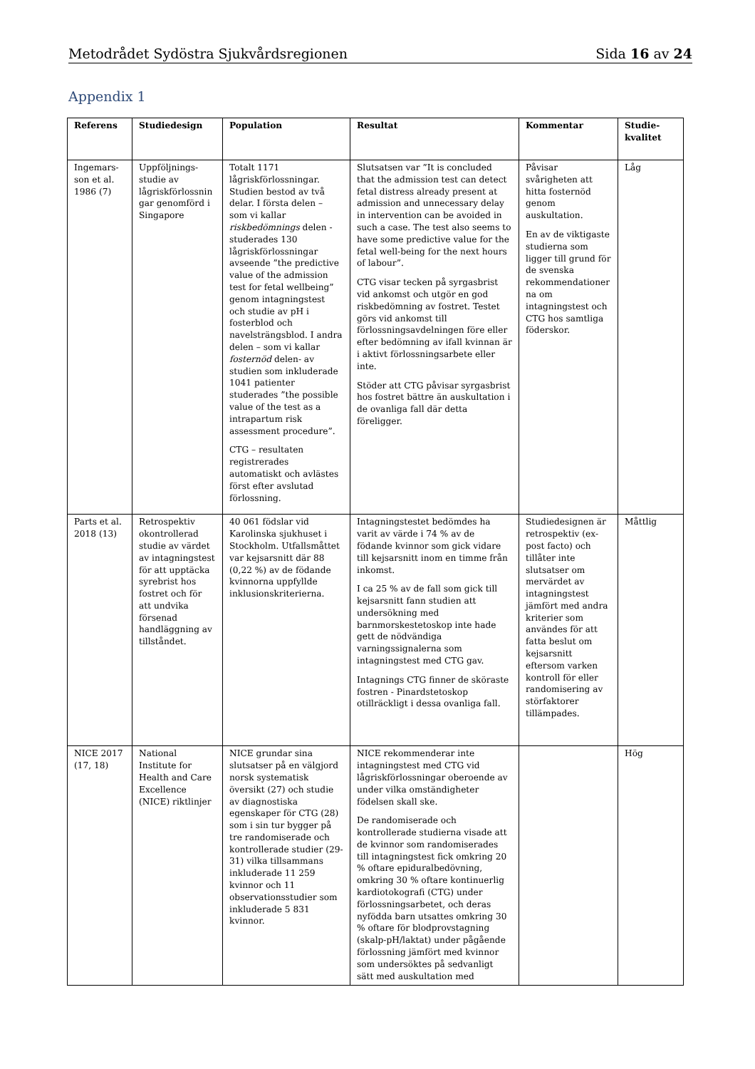Metodrådet Sydöstra Sjukvårdsregionen Sida 16 av 24
Appendix 1
| Referens | Studiedesign | Population | Resultat | Kommentar | Studie- kvalitet |
| --- | --- | --- | --- | --- | --- |
| Ingemars-son et al. 1986 (7) | Uppföljnings-studie av lågriskförlossnin gar genomförd i Singapore | Totalt 1171 lågriskförlossningar. Studien bestod av två delar. I första delen – som vi kallar riskbedömnings delen - studerades 130 lågriskförlossningar avseende ”the predictive value of the admission test for fetal wellbeing” genom intagningstest och studie av pH i fosterblod och navelsträngsblod. I andra delen – som vi kallar fosternöd delen- av studien som inkluderade 1041 patienter studerades ”the possible value of the test as a intrapartum risk assessment procedure”. CTG – resultaten registrerades automatiskt och avlästes först efter avslutad förlossning. | Slutsatsen var ”It is concluded that the admission test can detect fetal distress already present at admission and unnecessary delay in intervention can be avoided in such a case. The test also seems to have some predictive value for the fetal well-being for the next hours of labour”. CTG visar tecken på syrgasbrist vid ankomst och utgör en god riskbedömning av fostret. Testet görs vid ankomst till förlossningsavdelningen före eller efter bedömning av ifall kvinnan är i aktivt förlossningsarbete eller inte. Stöder att CTG påvisar syrgasbrist hos fostret bättre än auskultation i de ovanliga fall där detta föreligger. | Påvisar svårigheten att hitta fosternöd genom auskultation. En av de viktigaste studierna som ligger till grund för de svenska rekommendationer na om intagningstest och CTG hos samtliga föderskor. | Låg |
| Parts et al. 2018 (13) | Retrospektiv okontrollerad studie av värdet av intagningstest för att upptäcka syrebrist hos fostret och för att undvika försenad handläggning av tillståndet. | 40 061 födslar vid Karolinska sjukhuset i Stockholm. Utfallsmåttet var kejsarsnitt där 88 (0,22 %) av de födande kvinnorna uppfyllde inklusionskriterierna. | Intagningstestet bedömdes ha varit av värde i 74 % av de födande kvinnor som gick vidare till kejsarsnitt inom en timme från inkomst. I ca 25 % av de fall som gick till kejsarsnitt fann studien att undersökning med barnmorskestetoskop inte hade gett de nödvändiga varningssignalerna som intagningstest med CTG gav. Intagnings CTG finner de sköraste fostren - Pinardstetoskop otillräckligt i dessa ovanliga fall. | Studiedesignen är retrospektiv (ex-post facto) och tillåter inte slutsatser om mervärdet av intagningstest jämfört med andra kriterier som användes för att fatta beslut om kejsarsnitt eftersom varken kontroll för eller randomisering av störfaktorer tillämpades. | Måttlig |
| NICE 2017 (17, 18) | National Institute for Health and Care Excellence (NICE) riktlinjer | NICE grundar sina slutsatser på en välgjord norsk systematisk översikt (27) och studie av diagnostiska egenskaper för CTG (28) som i sin tur bygger på tre randomiserade och kontrollerade studier (29-31) vilka tillsammans inkluderade 11 259 kvinnor och 11 observationsstudier som inkluderade 5 831 kvinnor. | NICE rekommenderar inte intagningstest med CTG vid lågriskförlossningar oberoende av under vilka omständigheter födelsen skall ske. De randomiserade och kontrollerade studierna visade att de kvinnor som randomiserades till intagningstest fick omkring 20 % oftare epiduralbedövning, omkring 30 % oftare kontinuerlig kardiotokografi (CTG) under förlossningsarbetet, och deras nyfödda barn utsattes omkring 30 % oftare för blodprovstagning (skalp-pH/laktat) under pågående förlossning jämfört med kvinnor som undersöktes på sedvanligt sätt med auskultation med | | Hög |